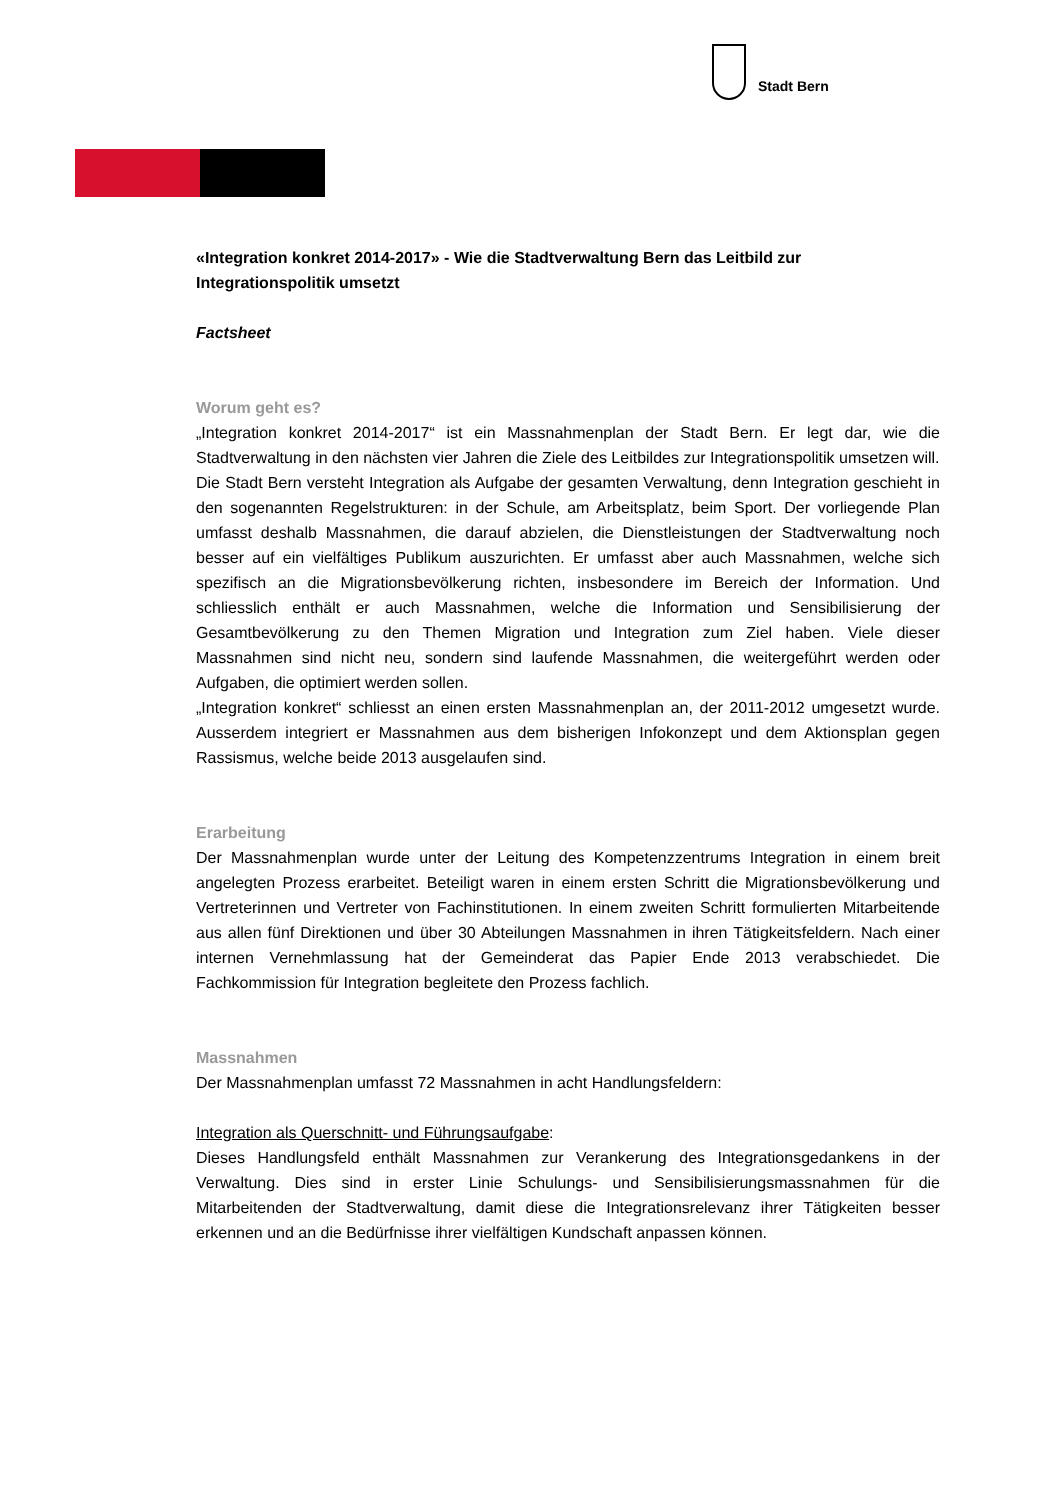Stadt Bern
«Integration konkret 2014-2017» - Wie die Stadtverwaltung Bern das Leitbild zur Integrationspolitik umsetzt
Factsheet
Worum geht es?
„Integration konkret 2014-2017“ ist ein Massnahmenplan der Stadt Bern. Er legt dar, wie die Stadtverwaltung in den nächsten vier Jahren die Ziele des Leitbildes zur Integrationspolitik umsetzen will.
Die Stadt Bern versteht Integration als Aufgabe der gesamten Verwaltung, denn Integration geschieht in den sogenannten Regelstrukturen: in der Schule, am Arbeitsplatz, beim Sport. Der vorliegende Plan umfasst deshalb Massnahmen, die darauf abzielen, die Dienstleistungen der Stadtverwaltung noch besser auf ein vielfältiges Publikum auszurichten. Er umfasst aber auch Massnahmen, welche sich spezifisch an die Migrationsbevölkerung richten, insbesondere im Bereich der Information. Und schliesslich enthält er auch Massnahmen, welche die Information und Sensibilisierung der Gesamtbevölkerung zu den Themen Migration und Integration zum Ziel haben. Viele dieser Massnahmen sind nicht neu, sondern sind laufende Massnahmen, die weitergeführt werden oder Aufgaben, die optimiert werden sollen.
„Integration konkret“ schliesst an einen ersten Massnahmenplan an, der 2011-2012 umgesetzt wurde. Ausserdem integriert er Massnahmen aus dem bisherigen Infokonzept und dem Aktionsplan gegen Rassismus, welche beide 2013 ausgelaufen sind.
Erarbeitung
Der Massnahmenplan wurde unter der Leitung des Kompetenzzentrums Integration in einem breit angelegten Prozess erarbeitet. Beteiligt waren in einem ersten Schritt die Migrationsbevölkerung und Vertreterinnen und Vertreter von Fachinstitutionen. In einem zweiten Schritt formulierten Mitarbeitende aus allen fünf Direktionen und über 30 Abteilungen Massnahmen in ihren Tätigkeitsfeldern. Nach einer internen Vernehmlassung hat der Gemeinderat das Papier Ende 2013 verabschiedet. Die Fachkommission für Integration begleitete den Prozess fachlich.
Massnahmen
Der Massnahmenplan umfasst 72 Massnahmen in acht Handlungsfeldern:
Integration als Querschnitt- und Führungsaufgabe:
Dieses Handlungsfeld enthält Massnahmen zur Verankerung des Integrationsgedankens in der Verwaltung. Dies sind in erster Linie Schulungs- und Sensibilisierungsmassnahmen für die Mitarbeitenden der Stadtverwaltung, damit diese die Integrationsrelevanz ihrer Tätigkeiten besser erkennen und an die Bedürfnisse ihrer vielfältigen Kundschaft anpassen können.